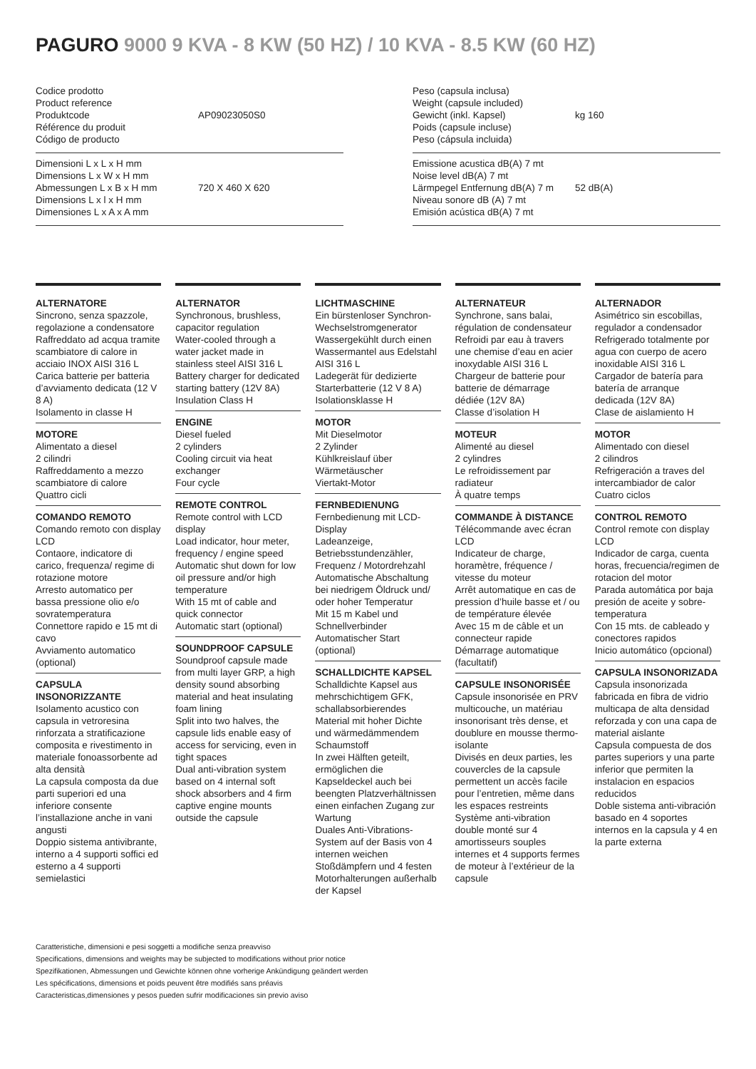PAGURO 9000 9 KVA - 8 KW (50 HZ) / 10 KVA - 8.5 KW (60 HZ)
| Codice prodotto Product reference Produktcode Référence du produit Código de producto | AP09023050S0 |
| Dimensioni L x L x H mm Dimensions L x W x H mm Abmessungen L x B x H mm Dimensions L x l x H mm Dimensiones L x A x A mm | 720 X 460 X 620 |
| Peso (capsula inclusa) Weight (capsule included) Gewicht (inkl. Kapsel) Poids (capsule incluse) Peso (cápsula incluida) | kg 160 |
| Emissione acustica dB(A) 7 mt Noise level dB(A) 7 mt Lärmpegel Entfernung dB(A) 7 m Niveau sonore dB (A) 7 mt Emisión acústica dB(A) 7 mt | 52 dB(A) |
ALTERNATORE
Sincrono, senza spazzole, regolazione a condensatore
Raffreddato ad acqua tramite scambiatore di calore in acciaio INOX AISI 316 L
Carica batterie per batteria d’avviamento dedicata (12 V 8 A)
Isolamento in classe H
MOTORE
Alimentato a diesel
2 cilindri
Raffreddamento a mezzo scambiatore di calore
Quattro cicli
COMANDO REMOTO
Comando remoto con display LCD
Contaore, indicatore di carico, frequenza/ regime di rotazione motore
Arresto automatico per bassa pressione olio e/o sovratemperatura
Connettore rapido e 15 mt di cavo
Avviamento automatico (optional)
CAPSULA INSONORIZZANTE
Isolamento acustico con capsula in vetroresina rinforzata a stratificazione composita e rivestimento in materiale fonoassorbente ad alta densità
La capsula composta da due parti superiori ed una inferiore consente l’installazione anche in vani angusti
Doppio sistema antivibrante, interno a 4 supporti soffici ed esterno a 4 supporti semielastici
ALTERNATOR
Synchronous, brushless, capacitor regulation
Water-cooled through a water jacket made in stainless steel AISI 316 L
Battery charger for dedicated starting battery (12V 8A)
Insulation Class H
ENGINE
Diesel fueled
2 cylinders
Cooling circuit via heat exchanger
Four cycle
REMOTE CONTROL
Remote control with LCD display
Load indicator, hour meter, frequency / engine speed
Automatic shut down for low oil pressure and/or high temperature
With 15 mt of cable and quick connector
Automatic start (optional)
SOUNDPROOF CAPSULE
Soundproof capsule made from multi layer GRP, a high density sound absorbing material and heat insulating foam lining
Split into two halves, the capsule lids enable easy of access for servicing, even in tight spaces
Dual anti-vibration system based on 4 internal soft shock absorbers and 4 firm captive engine mounts outside the capsule
LICHTMASCHINE
Ein bürstenloser Synchron-Wechselstromgenerator
Wassergekühlt durch einen Wassermantel aus Edelstahl AISI 316 L
Ladegerät für dedizierte Starterbatterie (12 V 8 A)
Isolationsklasse H
MOTOR
Mit Dieselmotor
2 Zylinder
Kühlkreislauf über Wärmetäuscher
Viertakt-Motor
FERNBEDIENUNG
Fernbedienung mit LCD-Display
Ladeanzeige, Betriebsstundenzähler, Frequenz / Motordrehzahl
Automatische Abschaltung bei niedrigem Öldruck und/ oder hoher Temperatur
Mit 15 m Kabel und Schnellverbinder
Automatischer Start (optional)
SCHALLDICHTE KAPSEL
Schalldichte Kapsel aus mehrschichtigem GFK, schallabsorbierendes Material mit hoher Dichte und wärmedämmendem Schaumstoff
In zwei Hälften geteilt, ermöglichen die Kapseldeckel auch bei beengten Platzverhältnissen einen einfachen Zugang zur Wartung
Duales Anti-Vibrations-System auf der Basis von 4 internen weichen Stoßdämpfern und 4 festen Motorhalterungen außerhalb der Kapsel
ALTERNATEUR
Synchrone, sans balai, régulation de condensateur
Refroidi par eau à travers une chemise d’eau en acier inoxydable AISI 316 L
Chargeur de batterie pour batterie de démarrage dédiée (12V 8A)
Classe d’isolation H
MOTEUR
Alimenté au diesel
2 cylindres
Le refroidissement par radiateur
À quatre temps
COMMANDE À DISTANCE
Télécommande avec écran LCD
Indicateur de charge, horamètre, fréquence / vitesse du moteur
Arrêt automatique en cas de pression d’huile basse et / ou de température élevée
Avec 15 m de câble et un connecteur rapide
Démarrage automatique (facultatif)
CAPSULE INSONORISÉE
Capsule insonorisée en PRV multicouche, un matériau insonorisant très dense, et doublure en mousse thermo-isolante
Divisés en deux parties, les couvercles de la capsule permettent un accès facile pour l’entretien, même dans les espaces restreints
Système anti-vibration double monté sur 4 amortisseurs souples internes et 4 supports fermes de moteur à l’extérieur de la capsule
ALTERNADOR
Asimétrico sin escobillas, regulador a condensador
Refrigerado totalmente por agua con cuerpo de acero inoxidable AISI 316 L
Cargador de batería para batería de arranque dedicada (12V 8A)
Clase de aislamiento H
MOTOR
Alimentado con diesel
2 cilindros
Refrigeración a traves del intercambiador de calor
Cuatro ciclos
CONTROL REMOTO
Control remote con display LCD
Indicador de carga, cuenta horas, frecuencia/regimen de rotacion del motor
Parada automática por baja presión de aceite y sobre-temperatura
Con 15 mts. de cableado y conectores rapidos
Inicio automático (opcional)
CAPSULA INSONORIZADA
Capsula insonorizada fabricada en fibra de vidrio multicapa de alta densidad reforzada y con una capa de material aislante
Capsula compuesta de dos partes superiors y una parte inferior que permiten la instalacion en espacios reducidos
Doble sistema anti-vibración basado en 4 soportes internos en la capsula y 4 en la parte externa
Caratteristiche, dimensioni e pesi soggetti a modifiche senza preavviso
Specifications, dimensions and weights may be subjected to modifications without prior notice
Spezifikationen, Abmessungen und Gewichte können ohne vorherige Ankündigung geändert werden
Les spécifications, dimensions et poids peuvent être modifiés sans préavis
Caracteristicas,dimensiones y pesos pueden sufrir modificaciones sin previo aviso